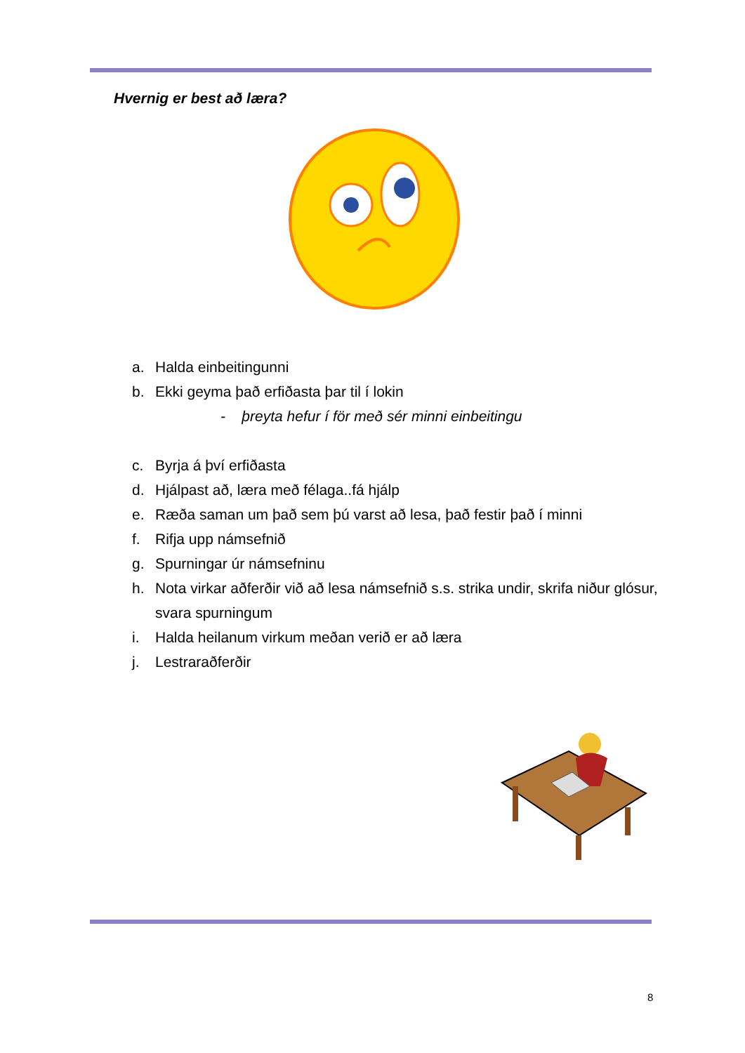Hvernig er best að læra?
a. Halda einbeitingunni
b. Ekki geyma það erfiðasta þar til í lokin
- þreyta hefur í för með sér minni einbeitingu
c. Byrja á því erfiðasta
d. Hjálpast að, læra með félaga..fá hjálp
e. Ræða saman um það sem þú varst að lesa, það festir það í minni
f. Rifja upp námsefnið
g. Spurningar úr námsefninu
h. Nota virkar aðferðir við að lesa námsefnið s.s. strika undir, skrifa niður glósur, svara spurningum
i. Halda heilanum virkum meðan verið er að læra
j. Lestraraðferðir
8